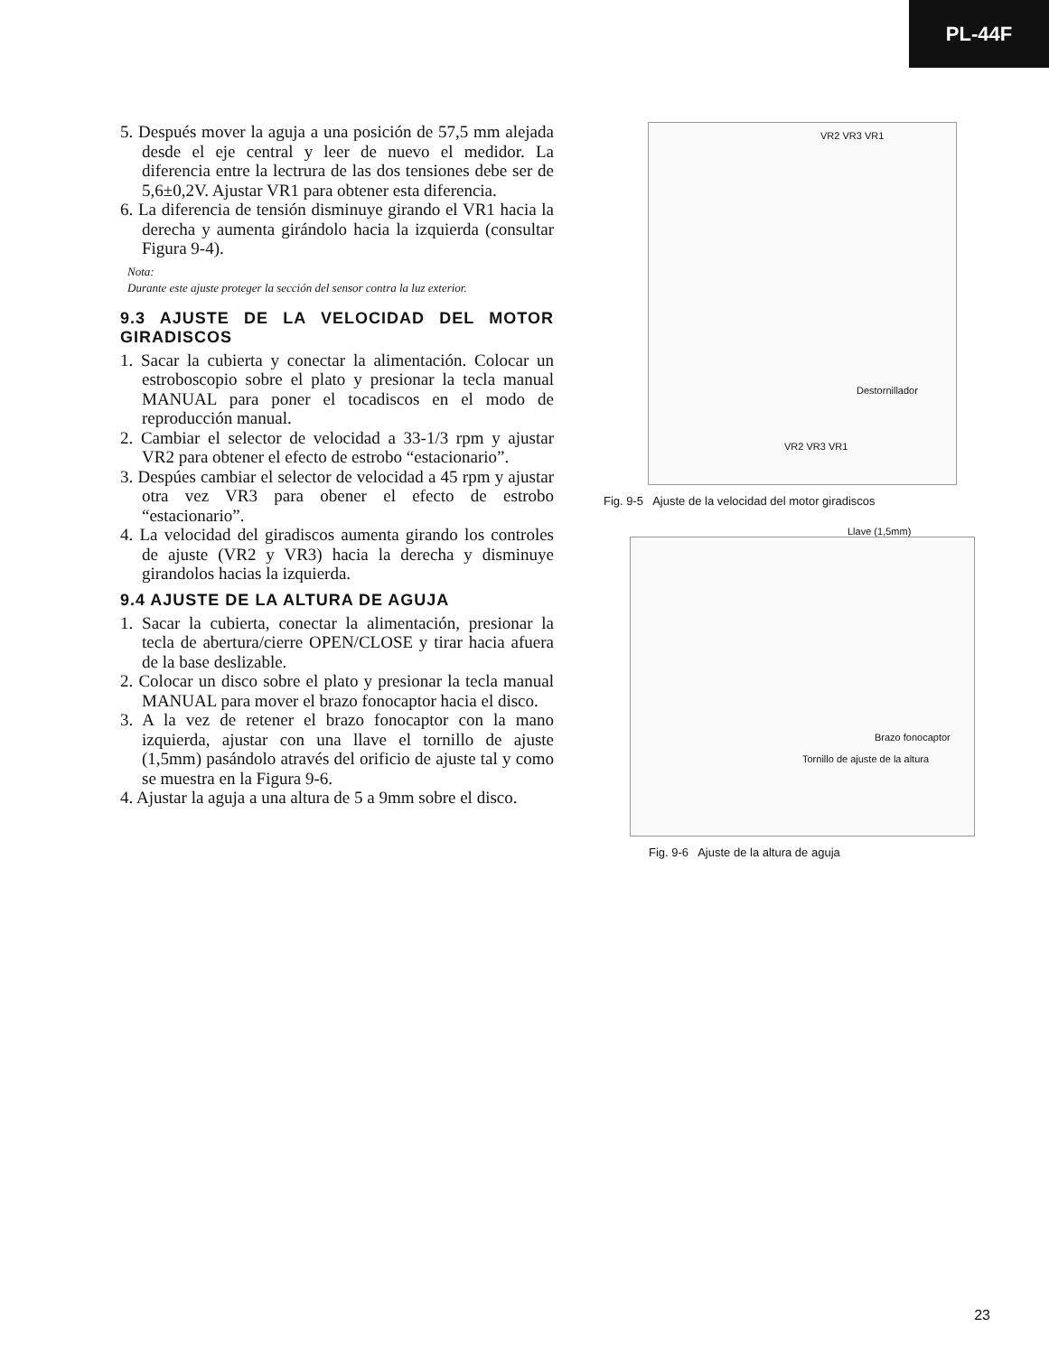PL-44F
5. Después mover la aguja a una posición de 57,5 mm alejada desde el eje central y leer de nuevo el medidor. La diferencia entre la lectrura de las dos tensiones debe ser de 5,6±0,2V. Ajustar VR1 para obtener esta diferencia.
6. La diferencia de tensión disminuye girando el VR1 hacia la derecha y aumenta girándolo hacia la izquierda (consultar Figura 9-4).
Nota:
Durante este ajuste proteger la sección del sensor contra la luz exterior.
9.3 AJUSTE DE LA VELOCIDAD DEL MOTOR GIRADISCOS
1. Sacar la cubierta y conectar la alimentación. Colocar un estroboscopio sobre el plato y presionar la tecla manual MANUAL para poner el tocadiscos en el modo de reproducción manual.
2. Cambiar el selector de velocidad a 33-1/3 rpm y ajustar VR2 para obtener el efecto de estrobo “estacionario”.
3. Despúes cambiar el selector de velocidad a 45 rpm y ajustar otra vez VR3 para obener el efecto de estrobo “estacionario”.
4. La velocidad del giradiscos aumenta girando los controles de ajuste (VR2 y VR3) hacia la derecha y disminuye girandolos hacias la izquierda.
9.4 AJUSTE DE LA ALTURA DE AGUJA
1. Sacar la cubierta, conectar la alimentación, presionar la tecla de abertura/cierre OPEN/CLOSE y tirar hacia afuera de la base deslizable.
2. Colocar un disco sobre el plato y presionar la tecla manual MANUAL para mover el brazo fonocaptor hacia el disco.
3. A la vez de retener el brazo fonocaptor con la mano izquierda, ajustar con una llave el tornillo de ajuste (1,5mm) pasándolo através del orificio de ajuste tal y como se muestra en la Figura 9-6.
4. Ajustar la aguja a una altura de 5 a 9mm sobre el disco.
VR2 VR3 VR1
Destornillador
VR2 VR3 VR1
Fig. 9-5 Ajuste de la velocidad del motor giradiscos
Llave (1,5mm)
Brazo fonocaptor
Tornillo de ajuste de la altura
Fig. 9-6 Ajuste de la altura de aguja
23